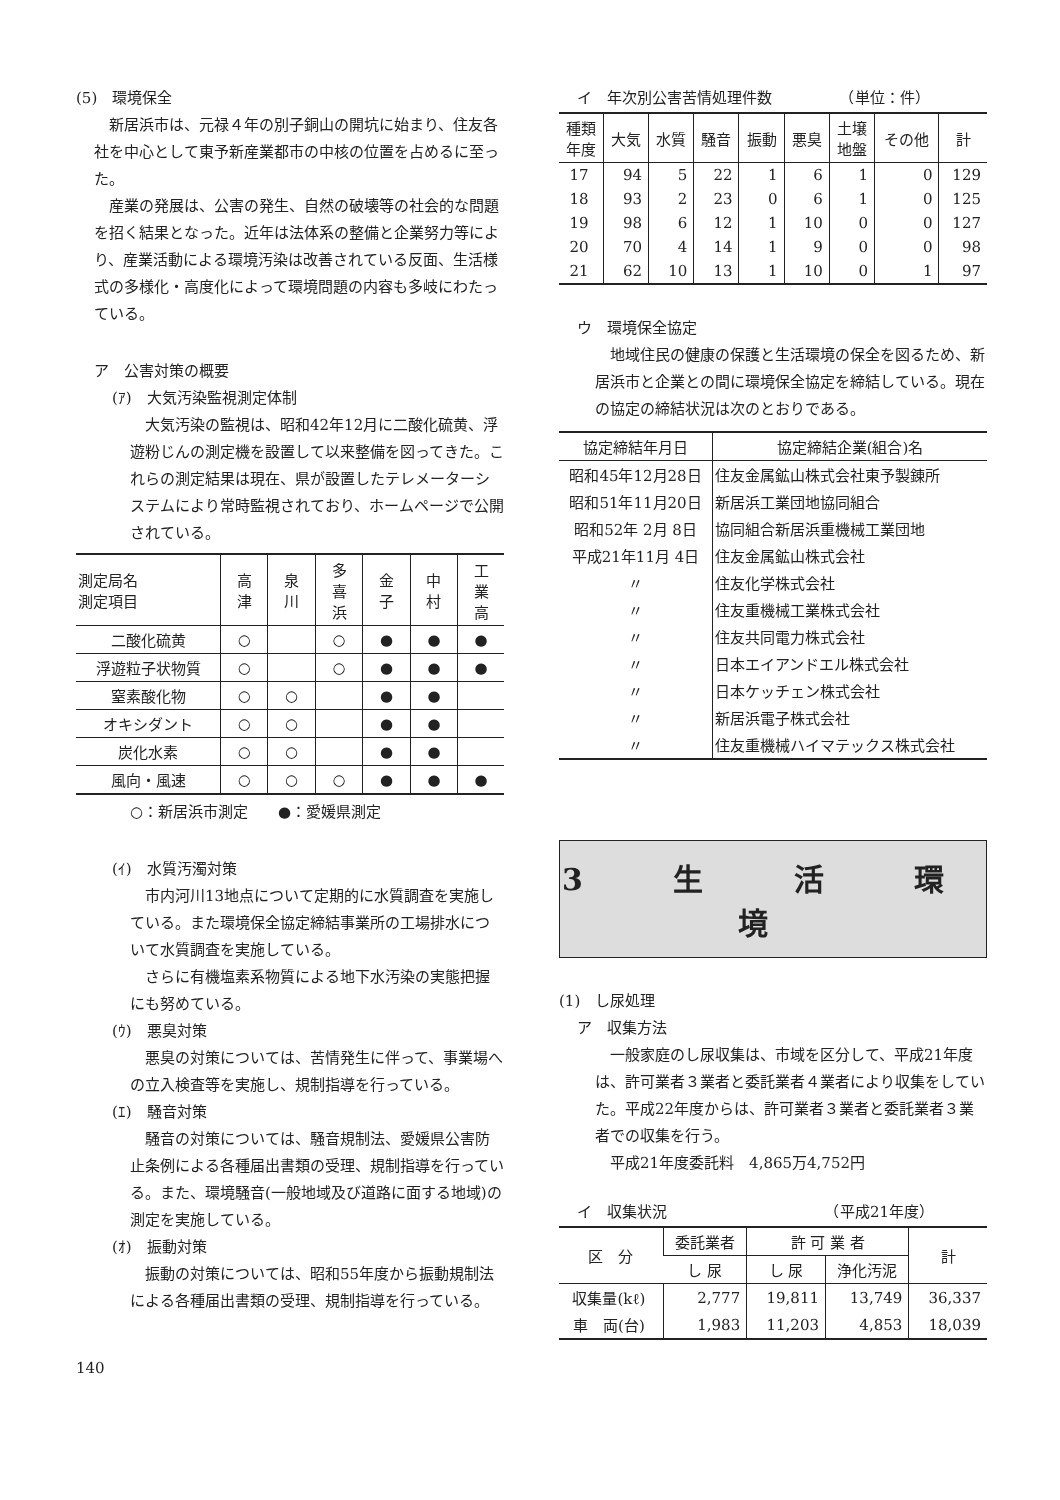(5)　環境保全
新居浜市は、元禄４年の別子銅山の開坑に始まり、住友各社を中心として東予新産業都市の中核の位置を占めるに至った。
産業の発展は、公害の発生、自然の破壊等の社会的な問題を招く結果となった。近年は法体系の整備と企業努力等により、産業活動による環境汚染は改善されている反面、生活様式の多様化・高度化によって環境問題の内容も多岐にわたっている。
ア　公害対策の概要
(ｱ)　大気汚染監視測定体制
大気汚染の監視は、昭和42年12月に二酸化硫黄、浮遊粉じんの測定機を設置して以来整備を図ってきた。これらの測定結果は現在、県が設置したテレメーターシステムにより常時監視されており、ホームページで公開されている。
| 測定局名 測定項目 | 高 津 | 泉 川 | 多 喜 浜 | 金 子 | 中 村 | 工 業 高 |
| --- | --- | --- | --- | --- | --- | --- |
| 二酸化硫黄 | ○ | | ○ | ● | ● | ● |
| 浮遊粒子状物質 | ○ | | ○ | ● | ● | ● |
| 窒素酸化物 | ○ | ○ | | ● | ● | |
| オキシダント | ○ | ○ | | ● | ● | |
| 炭化水素 | ○ | ○ | | ● | ● | |
| 風向・風速 | ○ | ○ | ○ | ● | ● | ● |
○：新居浜市測定　　●：愛媛県測定
(ｲ)　水質汚濁対策
市内河川13地点について定期的に水質調査を実施している。また環境保全協定締結事業所の工場排水について水質調査を実施している。
さらに有機塩素系物質による地下水汚染の実態把握にも努めている。
(ｳ)　悪臭対策
悪臭の対策については、苦情発生に伴って、事業場への立入検査等を実施し、規制指導を行っている。
(ｴ)　騒音対策
騒音の対策については、騒音規制法、愛媛県公害防止条例による各種届出書類の受理、規制指導を行っている。また、環境騒音(一般地域及び道路に面する地域)の測定を実施している。
(ｵ)　振動対策
振動の対策については、昭和55年度から振動規制法による各種届出書類の受理、規制指導を行っている。
140
イ　年次別公害苦情処理件数　　　　　（単位：件）
| 種類 年度 | 大気 | 水質 | 騒音 | 振動 | 悪臭 | 土壌 地盤 | その他 | 計 |
| --- | --- | --- | --- | --- | --- | --- | --- | --- |
| 17 | 94 | 5 | 22 | 1 | 6 | 1 | 0 | 129 |
| 18 | 93 | 2 | 23 | 0 | 6 | 1 | 0 | 125 |
| 19 | 98 | 6 | 12 | 1 | 10 | 0 | 0 | 127 |
| 20 | 70 | 4 | 14 | 1 | 9 | 0 | 0 | 98 |
| 21 | 62 | 10 | 13 | 1 | 10 | 0 | 1 | 97 |
ウ　環境保全協定
地域住民の健康の保護と生活環境の保全を図るため、新居浜市と企業との間に環境保全協定を締結している。現在の協定の締結状況は次のとおりである。
| 協定締結年月日 | 協定締結企業(組合)名 |
| --- | --- |
| 昭和45年12月28日 | 住友金属鉱山株式会社東予製錬所 |
| 昭和51年11月20日 | 新居浜工業団地協同組合 |
| 昭和52年 2月 8日 | 協同組合新居浜重機械工業団地 |
| 平成21年11月 4日 | 住友金属鉱山株式会社 |
| 〃 | 住友化学株式会社 |
| 〃 | 住友重機械工業株式会社 |
| 〃 | 住友共同電力株式会社 |
| 〃 | 日本エイアンドエル株式会社 |
| 〃 | 日本ケッチェン株式会社 |
| 〃 | 新居浜電子株式会社 |
| 〃 | 住友重機械ハイマテックス株式会社 |
3 生 活 環 境
(1)　し尿処理
ア　収集方法
一般家庭のし尿収集は、市域を区分して、平成21年度は、許可業者３業者と委託業者４業者により収集をしていた。平成22年度からは、許可業者３業者と委託業者３業者での収集を行う。
平成21年度委託料　4,865万4,752円
イ　収集状況　　　　　　　　　　　（平成21年度）
| 区 分 | 委託業者 | 許 可 業 者 | | 計 |
| --- | --- | --- | --- | --- |
| | し 尿 | し 尿 | 浄化汚泥 | |
| 収集量(kℓ) | 2,777 | 19,811 | 13,749 | 36,337 |
| 車 両(台) | 1,983 | 11,203 | 4,853 | 18,039 |